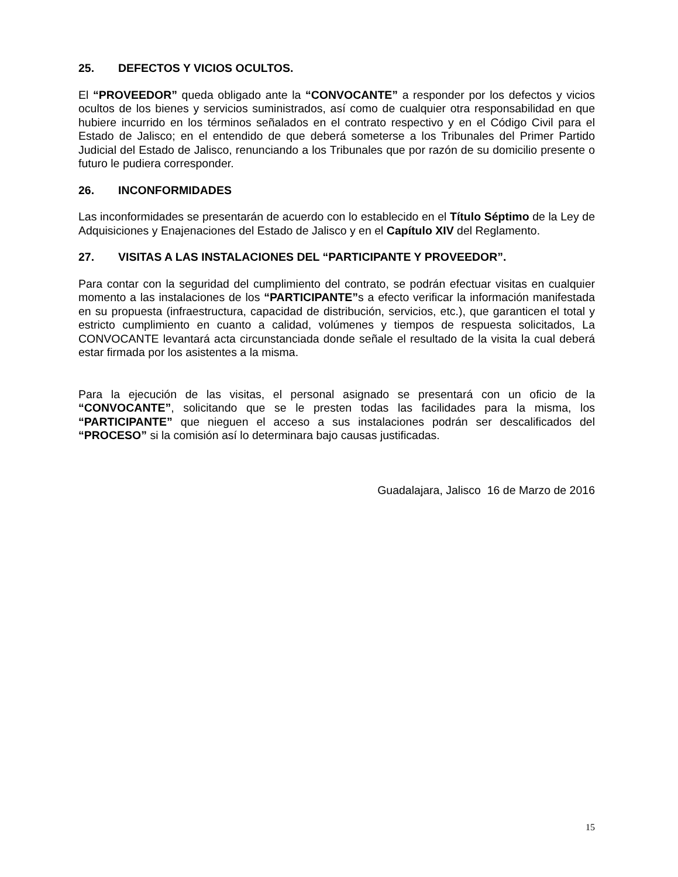25. DEFECTOS Y VICIOS OCULTOS.
El “PROVEEDOR” queda obligado ante la “CONVOCANTE” a responder por los defectos y vicios ocultos de los bienes y servicios suministrados, así como de cualquier otra responsabilidad en que hubiere incurrido en los términos señalados en el contrato respectivo y en el Código Civil para el Estado de Jalisco; en el entendido de que deberá someterse a los Tribunales del Primer Partido Judicial del Estado de Jalisco, renunciando a los Tribunales que por razón de su domicilio presente o futuro le pudiera corresponder.
26. INCONFORMIDADES
Las inconformidades se presentarán de acuerdo con lo establecido en el Título Séptimo de la Ley de Adquisiciones y Enajenaciones del Estado de Jalisco y en el Capítulo XIV del Reglamento.
27. VISITAS A LAS INSTALACIONES DEL “PARTICIPANTE Y PROVEEDOR”.
Para contar con la seguridad del cumplimiento del contrato, se podrán efectuar visitas en cualquier momento a las instalaciones de los “PARTICIPANTE”s a efecto verificar la información manifestada en su propuesta (infraestructura, capacidad de distribución, servicios, etc.), que garanticen el total y estricto cumplimiento en cuanto a calidad, volúmenes y tiempos de respuesta solicitados, La CONVOCANTE levantará acta circunstanciada donde señale el resultado de la visita la cual deberá estar firmada por los asistentes a la misma.
Para la ejecución de las visitas, el personal asignado se presentará con un oficio de la “CONVOCANTE”, solicitando que se le presten todas las facilidades para la misma, los “PARTICIPANTE” que nieguen el acceso a sus instalaciones podrán ser descalificados del “PROCESO” si la comisión así lo determinara bajo causas justificadas.
Guadalajara, Jalisco 16 de Marzo de 2016
15